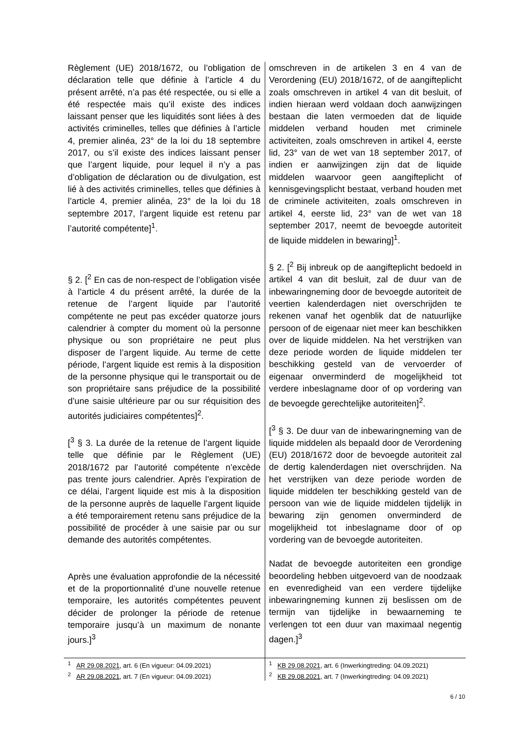| Règlement (UE) 2018/1672, ou l’obligation de déclaration telle que définie à l’article 4 du présent arrêté, n’a pas été respectée, ou si elle a été respectée mais qu’il existe des indices laissant penser que les liquidités sont liées à des activités criminelles, telles que définies à l’article 4, premier alinéa, 23° de la loi du 18 septembre 2017, ou s’il existe des indices laissant penser que l’argent liquide, pour lequel il n’y a pas d’obligation de déclaration ou de divulgation, est lié à des activités criminelles, telles que définies à l’article 4, premier alinéa, 23° de la loi du 18 septembre 2017, l’argent liquide est retenu par l’autorité compétente]<sup>1</sup>. § 2. [<sup>2</sup> En cas de non-respect de l’obligation visée à l’article 4 du présent arrêté, la durée de la retenue de l’argent liquide par l’autorité compétente ne peut pas excéder quatorze jours calendrier à compter du moment où la personne physique ou son propriétaire ne peut plus disposer de l’argent liquide. Au terme de cette période, l’argent liquide est remis à la disposition de la personne physique qui le transportait ou de son propriétaire sans préjudice de la possibilité d’une saisie ultérieure par ou sur réquisition des autorités judiciaires compétentes]<sup>2</sup>. [<sup>3</sup> § 3. La durée de la retenue de l’argent liquide telle que définie par le Règlement (UE) 2018/1672 par l’autorité compétente n’excède pas trente jours calendrier. Après l’expiration de ce délai, l’argent liquide est mis à la disposition de la personne auprès de laquelle l’argent liquide a été temporairement retenu sans préjudice de la possibilité de procéder à une saisie par ou sur demande des autorités compétentes. Après une évaluation approfondie de la nécessité et de la proportionnalité d’une nouvelle retenue temporaire, les autorités compétentes peuvent décider de prolonger la période de retenue temporaire jusqu’à un maximum de nonante jours.]<sup>3</sup> | omschreven in de artikelen 3 en 4 van de Verordening (EU) 2018/1672, of de aangifteplicht zoals omschreven in artikel 4 van dit besluit, of indien hieraan werd voldaan doch aanwijzingen bestaan die laten vermoeden dat de liquide middelen verband houden met criminele activiteiten, zoals omschreven in artikel 4, eerste lid, 23° van de wet van 18 september 2017, of indien er aanwijzingen zijn dat de liquide middelen waarvoor geen aangifteplicht of kennisgevingsplicht bestaat, verband houden met de criminele activiteiten, zoals omschreven in artikel 4, eerste lid, 23° van de wet van 18 september 2017, neemt de bevoegde autoriteit de liquide middelen in bewaring]<sup>1</sup>. § 2. [<sup>2</sup> Bij inbreuk op de aangifteplicht bedoeld in artikel 4 van dit besluit, zal de duur van de inbewaringneming door de bevoegde autoriteit de veertien kalenderdagen niet overschrijden te rekenen vanaf het ogenblik dat de natuurlijke persoon of de eigenaar niet meer kan beschikken over de liquide middelen. Na het verstrijken van deze periode worden de liquide middelen ter beschikking gesteld van de vervoerder of eigenaar onverminderd de mogelijkheid tot verdere inbeslagname door of op vordering van de bevoegde gerechtelijke autoriteiten]<sup>2</sup>. [<sup>3</sup> § 3. De duur van de inbewaringneming van de liquide middelen als bepaald door de Verordening (EU) 2018/1672 door de bevoegde autoriteit zal de dertig kalenderdagen niet overschrijden. Na het verstrijken van deze periode worden de liquide middelen ter beschikking gesteld van de persoon van wie de liquide middelen tijdelijk in bewaring zijn genomen onverminderd de mogelijkheid tot inbeslagname door of op vordering van de bevoegde autoriteiten. Nadat de bevoegde autoriteiten een grondige beoordeling hebben uitgevoerd van de noodzaak en evenredigheid van een verdere tijdelijke inbewaringneming kunnen zij beslissen om de termijn van tijdelijke in bewaarneming te verlengen tot een duur van maximaal negentig dagen.]<sup>3</sup> |
| <sup>1</sup> AR 29.08.2021 , art. 6 (En vigueur: 04.09.2021) <sup>2</sup> AR 29.08.2021 , art. 7 (En vigueur: 04.09.2021) | <sup>1</sup> KB 29.08.2021 , art. 6 (Inwerkingtreding: 04.09.2021) <sup>2</sup> KB 29.08.2021 , art. 7 (Inwerkingtreding: 04.09.2021) |
6 / 10